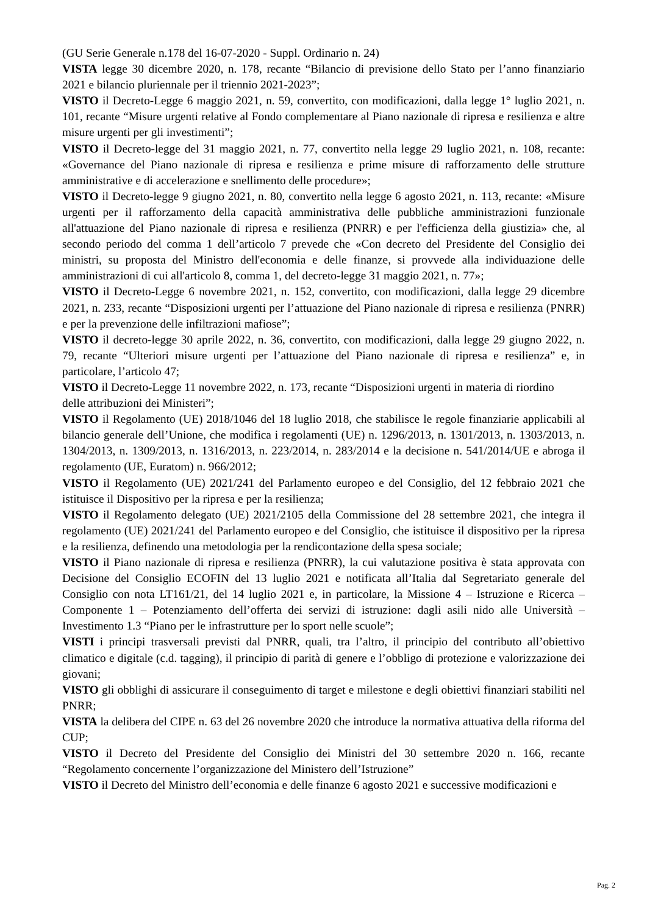(GU Serie Generale n.178 del 16-07-2020 - Suppl. Ordinario n. 24)
VISTA legge 30 dicembre 2020, n. 178, recante “Bilancio di previsione dello Stato per l’anno finanziario 2021 e bilancio pluriennale per il triennio 2021-2023”;
VISTO il Decreto-Legge 6 maggio 2021, n. 59, convertito, con modificazioni, dalla legge 1° luglio 2021, n. 101, recante “Misure urgenti relative al Fondo complementare al Piano nazionale di ripresa e resilienza e altre misure urgenti per gli investimenti”;
VISTO il Decreto-legge del 31 maggio 2021, n. 77, convertito nella legge 29 luglio 2021, n. 108, recante: «Governance del Piano nazionale di ripresa e resilienza e prime misure di rafforzamento delle strutture amministrative e di accelerazione e snellimento delle procedure»;
VISTO il Decreto-legge 9 giugno 2021, n. 80, convertito nella legge 6 agosto 2021, n. 113, recante: «Misure urgenti per il rafforzamento della capacità amministrativa delle pubbliche amministrazioni funzionale all'attuazione del Piano nazionale di ripresa e resilienza (PNRR) e per l'efficienza della giustizia» che, al secondo periodo del comma 1 dell’articolo 7 prevede che «Con decreto del Presidente del Consiglio dei ministri, su proposta del Ministro dell'economia e delle finanze, si provvede alla individuazione delle amministrazioni di cui all'articolo 8, comma 1, del decreto-legge 31 maggio 2021, n. 77»;
VISTO il Decreto-Legge 6 novembre 2021, n. 152, convertito, con modificazioni, dalla legge 29 dicembre 2021, n. 233, recante “Disposizioni urgenti per l’attuazione del Piano nazionale di ripresa e resilienza (PNRR) e per la prevenzione delle infiltrazioni mafiose”;
VISTO il decreto-legge 30 aprile 2022, n. 36, convertito, con modificazioni, dalla legge 29 giugno 2022, n. 79, recante “Ulteriori misure urgenti per l’attuazione del Piano nazionale di ripresa e resilienza” e, in particolare, l’articolo 47;
VISTO il Decreto-Legge 11 novembre 2022, n. 173, recante “Disposizioni urgenti in materia di riordino
delle attribuzioni dei Ministeri”;
VISTO il Regolamento (UE) 2018/1046 del 18 luglio 2018, che stabilisce le regole finanziarie applicabili al bilancio generale dell’Unione, che modifica i regolamenti (UE) n. 1296/2013, n. 1301/2013, n. 1303/2013, n. 1304/2013, n. 1309/2013, n. 1316/2013, n. 223/2014, n. 283/2014 e la decisione n. 541/2014/UE e abroga il regolamento (UE, Euratom) n. 966/2012;
VISTO il Regolamento (UE) 2021/241 del Parlamento europeo e del Consiglio, del 12 febbraio 2021 che istituisce il Dispositivo per la ripresa e per la resilienza;
VISTO il Regolamento delegato (UE) 2021/2105 della Commissione del 28 settembre 2021, che integra il regolamento (UE) 2021/241 del Parlamento europeo e del Consiglio, che istituisce il dispositivo per la ripresa e la resilienza, definendo una metodologia per la rendicontazione della spesa sociale;
VISTO il Piano nazionale di ripresa e resilienza (PNRR), la cui valutazione positiva è stata approvata con Decisione del Consiglio ECOFIN del 13 luglio 2021 e notificata all’Italia dal Segretariato generale del Consiglio con nota LT161/21, del 14 luglio 2021 e, in particolare, la Missione 4 – Istruzione e Ricerca – Componente 1 – Potenziamento dell’offerta dei servizi di istruzione: dagli asili nido alle Università – Investimento 1.3 “Piano per le infrastrutture per lo sport nelle scuole”;
VISTI i principi trasversali previsti dal PNRR, quali, tra l’altro, il principio del contributo all’obiettivo climatico e digitale (c.d. tagging), il principio di parità di genere e l’obbligo di protezione e valorizzazione dei giovani;
VISTO gli obblighi di assicurare il conseguimento di target e milestone e degli obiettivi finanziari stabiliti nel PNRR;
VISTA la delibera del CIPE n. 63 del 26 novembre 2020 che introduce la normativa attuativa della riforma del CUP;
VISTO il Decreto del Presidente del Consiglio dei Ministri del 30 settembre 2020 n. 166, recante “Regolamento concernente l’organizzazione del Ministero dell’Istruzione”
VISTO il Decreto del Ministro dell’economia e delle finanze 6 agosto 2021 e successive modificazioni e
Pag. 2